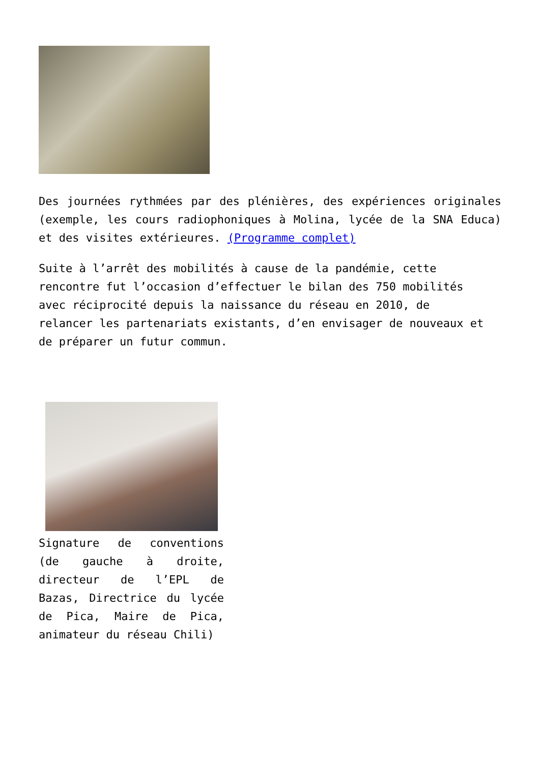Des journées rythmées par des plénières, des expériences originales (exemple, les cours radiophoniques à Molina, lycée de la SNA Educa) et des visites extérieures. (Programme complet)
Suite à l’arrêt des mobilités à cause de la pandémie, cette rencontre fut l’occasion d’effectuer le bilan des 750 mobilités avec réciprocité depuis la naissance du réseau en 2010, de relancer les partenariats existants, d’en envisager de nouveaux et de préparer un futur commun.
Signature de conventions (de gauche à droite, directeur de l’EPL de Bazas, Directrice du lycée de Pica, Maire de Pica, animateur du réseau Chili)